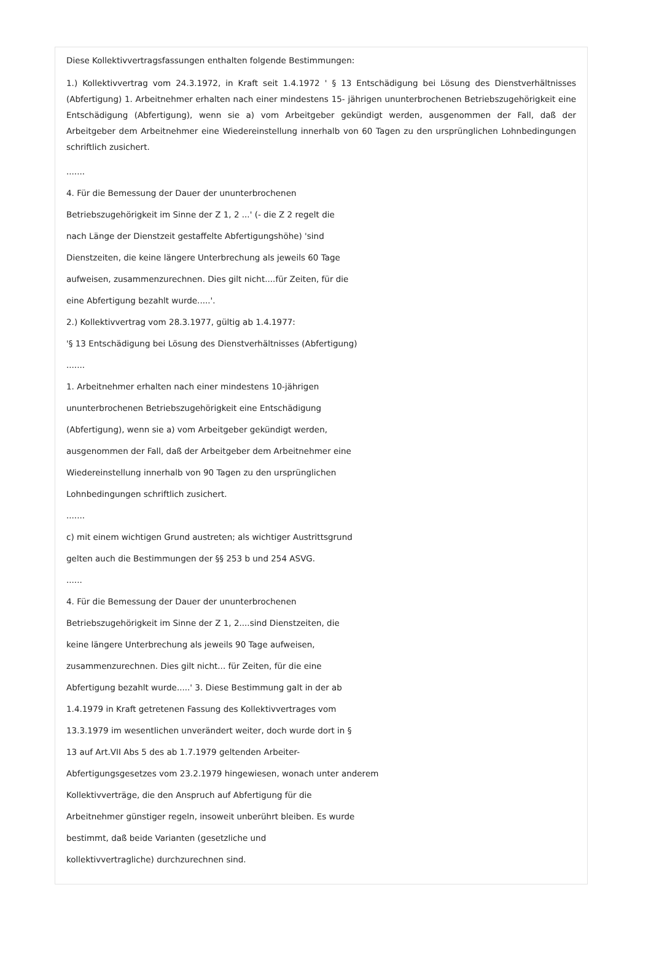Diese Kollektivvertragsfassungen enthalten folgende Bestimmungen:
1.) Kollektivvertrag vom 24.3.1972, in Kraft seit 1.4.1972 ' § 13 Entschädigung bei Lösung des Dienstverhältnisses (Abfertigung) 1. Arbeitnehmer erhalten nach einer mindestens 15- jährigen ununterbrochenen Betriebszugehörigkeit eine Entschädigung (Abfertigung), wenn sie a) vom Arbeitgeber gekündigt werden, ausgenommen der Fall, daß der Arbeitgeber dem Arbeitnehmer eine Wiedereinstellung innerhalb von 60 Tagen zu den ursprünglichen Lohnbedingungen schriftlich zusichert.
.......
4. Für die Bemessung der Dauer der ununterbrochenen
Betriebszugehörigkeit im Sinne der Z 1, 2 ...' (- die Z 2 regelt die
nach Länge der Dienstzeit gestaffelte Abfertigungshöhe) 'sind
Dienstzeiten, die keine längere Unterbrechung als jeweils 60 Tage
aufweisen, zusammenzurechnen. Dies gilt nicht....für Zeiten, für die
eine Abfertigung bezahlt wurde.....'.
2.) Kollektivvertrag vom 28.3.1977, gültig ab 1.4.1977:
'§ 13 Entschädigung bei Lösung des Dienstverhältnisses (Abfertigung)
.......
1. Arbeitnehmer erhalten nach einer mindestens 10-jährigen
ununterbrochenen Betriebszugehörigkeit eine Entschädigung
(Abfertigung), wenn sie a) vom Arbeitgeber gekündigt werden,
ausgenommen der Fall, daß der Arbeitgeber dem Arbeitnehmer eine
Wiedereinstellung innerhalb von 90 Tagen zu den ursprünglichen
Lohnbedingungen schriftlich zusichert.
.......
c) mit einem wichtigen Grund austreten; als wichtiger Austrittsgrund
gelten auch die Bestimmungen der §§ 253 b und 254 ASVG.
......
4. Für die Bemessung der Dauer der ununterbrochenen
Betriebszugehörigkeit im Sinne der Z 1, 2....sind Dienstzeiten, die
keine längere Unterbrechung als jeweils 90 Tage aufweisen,
zusammenzurechnen. Dies gilt nicht... für Zeiten, für die eine
Abfertigung bezahlt wurde.....' 3. Diese Bestimmung galt in der ab
1.4.1979 in Kraft getretenen Fassung des Kollektivvertrages vom
13.3.1979 im wesentlichen unverändert weiter, doch wurde dort in §
13 auf Art.VII Abs 5 des ab 1.7.1979 geltenden Arbeiter-
Abfertigungsgesetzes vom 23.2.1979 hingewiesen, wonach unter anderem
Kollektivverträge, die den Anspruch auf Abfertigung für die
Arbeitnehmer günstiger regeln, insoweit unberührt bleiben. Es wurde
bestimmt, daß beide Varianten (gesetzliche und
kollektivvertragliche) durchzurechnen sind.